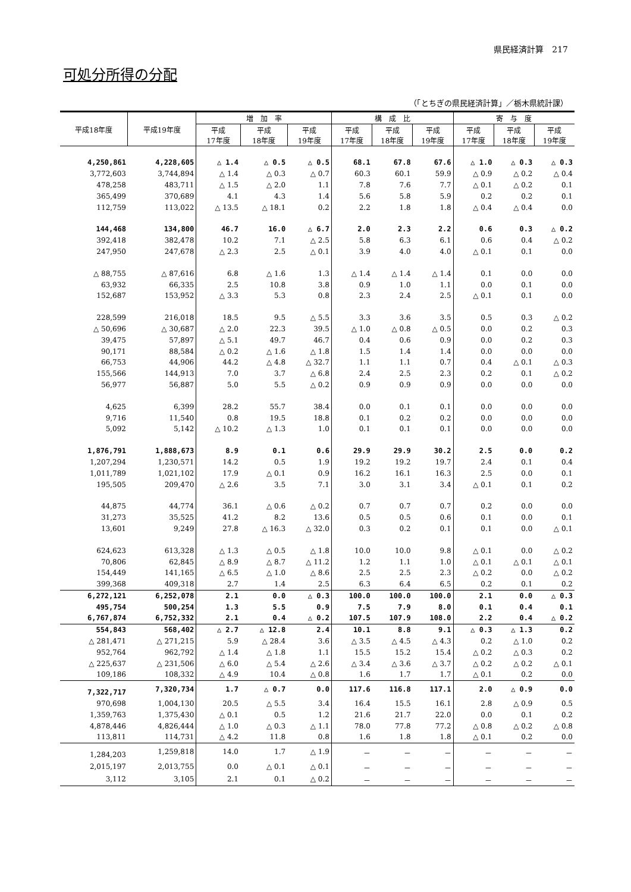県民経済計算　217
可処分所得の分配
（「とちぎの県民経済計算」／栃木県統計課）
| 平成18年度 | 平成19年度 | 増 加 率 | | | 構 成 比 | | | 寄 与 度 | | |
| --- | --- | --- | --- | --- | --- | --- | --- | --- | --- | --- |
| | | 平成 17年度 | 平成 18年度 | 平成 19年度 | 平成 17年度 | 平成 18年度 | 平成 19年度 | 平成 17年度 | 平成 18年度 | 平成 19年度 |
| 4,250,861 | 4,228,605 | △ 1.4 | △ 0.5 | △ 0.5 | 68.1 | 67.8 | 67.6 | △ 1.0 | △ 0.3 | △ 0.3 |
| 3,772,603 | 3,744,894 | △ 1.4 | △ 0.3 | △ 0.7 | 60.3 | 60.1 | 59.9 | △ 0.9 | △ 0.2 | △ 0.4 |
| 478,258 | 483,711 | △ 1.5 | △ 2.0 | 1.1 | 7.8 | 7.6 | 7.7 | △ 0.1 | △ 0.2 | 0.1 |
| 365,499 | 370,689 | 4.1 | 4.3 | 1.4 | 5.6 | 5.8 | 5.9 | 0.2 | 0.2 | 0.1 |
| 112,759 | 113,022 | △ 13.5 | △ 18.1 | 0.2 | 2.2 | 1.8 | 1.8 | △ 0.4 | △ 0.4 | 0.0 |
| 144,468 | 134,800 | 46.7 | 16.0 | △ 6.7 | 2.0 | 2.3 | 2.2 | 0.6 | 0.3 | △ 0.2 |
| 392,418 | 382,478 | 10.2 | 7.1 | △ 2.5 | 5.8 | 6.3 | 6.1 | 0.6 | 0.4 | △ 0.2 |
| 247,950 | 247,678 | △ 2.3 | 2.5 | △ 0.1 | 3.9 | 4.0 | 4.0 | △ 0.1 | 0.1 | 0.0 |
| △ 88,755 | △ 87,616 | 6.8 | △ 1.6 | 1.3 | △ 1.4 | △ 1.4 | △ 1.4 | 0.1 | 0.0 | 0.0 |
| 63,932 | 66,335 | 2.5 | 10.8 | 3.8 | 0.9 | 1.0 | 1.1 | 0.0 | 0.1 | 0.0 |
| 152,687 | 153,952 | △ 3.3 | 5.3 | 0.8 | 2.3 | 2.4 | 2.5 | △ 0.1 | 0.1 | 0.0 |
| 228,599 | 216,018 | 18.5 | 9.5 | △ 5.5 | 3.3 | 3.6 | 3.5 | 0.5 | 0.3 | △ 0.2 |
| △ 50,696 | △ 30,687 | △ 2.0 | 22.3 | 39.5 | △ 1.0 | △ 0.8 | △ 0.5 | 0.0 | 0.2 | 0.3 |
| 39,475 | 57,897 | △ 5.1 | 49.7 | 46.7 | 0.4 | 0.6 | 0.9 | 0.0 | 0.2 | 0.3 |
| 90,171 | 88,584 | △ 0.2 | △ 1.6 | △ 1.8 | 1.5 | 1.4 | 1.4 | 0.0 | 0.0 | 0.0 |
| 66,753 | 44,906 | 44.2 | △ 4.8 | △ 32.7 | 1.1 | 1.1 | 0.7 | 0.4 | △ 0.1 | △ 0.3 |
| 155,566 | 144,913 | 7.0 | 3.7 | △ 6.8 | 2.4 | 2.5 | 2.3 | 0.2 | 0.1 | △ 0.2 |
| 56,977 | 56,887 | 5.0 | 5.5 | △ 0.2 | 0.9 | 0.9 | 0.9 | 0.0 | 0.0 | 0.0 |
| 4,625 | 6,399 | 28.2 | 55.7 | 38.4 | 0.0 | 0.1 | 0.1 | 0.0 | 0.0 | 0.0 |
| 9,716 | 11,540 | 0.8 | 19.5 | 18.8 | 0.1 | 0.2 | 0.2 | 0.0 | 0.0 | 0.0 |
| 5,092 | 5,142 | △ 10.2 | △ 1.3 | 1.0 | 0.1 | 0.1 | 0.1 | 0.0 | 0.0 | 0.0 |
| 1,876,791 | 1,888,673 | 8.9 | 0.1 | 0.6 | 29.9 | 29.9 | 30.2 | 2.5 | 0.0 | 0.2 |
| 1,207,294 | 1,230,571 | 14.2 | 0.5 | 1.9 | 19.2 | 19.2 | 19.7 | 2.4 | 0.1 | 0.4 |
| 1,011,789 | 1,021,102 | 17.9 | △ 0.1 | 0.9 | 16.2 | 16.1 | 16.3 | 2.5 | 0.0 | 0.1 |
| 195,505 | 209,470 | △ 2.6 | 3.5 | 7.1 | 3.0 | 3.1 | 3.4 | △ 0.1 | 0.1 | 0.2 |
| 44,875 | 44,774 | 36.1 | △ 0.6 | △ 0.2 | 0.7 | 0.7 | 0.7 | 0.2 | 0.0 | 0.0 |
| 31,273 | 35,525 | 41.2 | 8.2 | 13.6 | 0.5 | 0.5 | 0.6 | 0.1 | 0.0 | 0.1 |
| 13,601 | 9,249 | 27.8 | △ 16.3 | △ 32.0 | 0.3 | 0.2 | 0.1 | 0.1 | 0.0 | △ 0.1 |
| 624,623 | 613,328 | △ 1.3 | △ 0.5 | △ 1.8 | 10.0 | 10.0 | 9.8 | △ 0.1 | 0.0 | △ 0.2 |
| 70,806 | 62,845 | △ 8.9 | △ 8.7 | △ 11.2 | 1.2 | 1.1 | 1.0 | △ 0.1 | △ 0.1 | △ 0.1 |
| 154,449 | 141,165 | △ 6.5 | △ 1.0 | △ 8.6 | 2.5 | 2.5 | 2.3 | △ 0.2 | 0.0 | △ 0.2 |
| 399,368 | 409,318 | 2.7 | 1.4 | 2.5 | 6.3 | 6.4 | 6.5 | 0.2 | 0.1 | 0.2 |
| 6,272,121 | 6,252,078 | 2.1 | 0.0 | △ 0.3 | 100.0 | 100.0 | 100.0 | 2.1 | 0.0 | △ 0.3 |
| 495,754 | 500,254 | 1.3 | 5.5 | 0.9 | 7.5 | 7.9 | 8.0 | 0.1 | 0.4 | 0.1 |
| 6,767,874 | 6,752,332 | 2.1 | 0.4 | △ 0.2 | 107.5 | 107.9 | 108.0 | 2.2 | 0.4 | △ 0.2 |
| 554,843 | 568,402 | △ 2.7 | △ 12.8 | 2.4 | 10.1 | 8.8 | 9.1 | △ 0.3 | △ 1.3 | 0.2 |
| △ 281,471 | △ 271,215 | 5.9 | △ 28.4 | 3.6 | △ 3.5 | △ 4.5 | △ 4.3 | 0.2 | △ 1.0 | 0.2 |
| 952,764 | 962,792 | △ 1.4 | △ 1.8 | 1.1 | 15.5 | 15.2 | 15.4 | △ 0.2 | △ 0.3 | 0.2 |
| △ 225,637 | △ 231,506 | △ 6.0 | △ 5.4 | △ 2.6 | △ 3.4 | △ 3.6 | △ 3.7 | △ 0.2 | △ 0.2 | △ 0.1 |
| 109,186 | 108,332 | △ 4.9 | 10.4 | △ 0.8 | 1.6 | 1.7 | 1.7 | △ 0.1 | 0.2 | 0.0 |
| 7,322,717 | 7,320,734 | 1.7 | △ 0.7 | 0.0 | 117.6 | 116.8 | 117.1 | 2.0 | △ 0.9 | 0.0 |
| 970,698 | 1,004,130 | 20.5 | △ 5.5 | 3.4 | 16.4 | 15.5 | 16.1 | 2.8 | △ 0.9 | 0.5 |
| 1,359,763 | 1,375,430 | △ 0.1 | 0.5 | 1.2 | 21.6 | 21.7 | 22.0 | 0.0 | 0.1 | 0.2 |
| 4,878,446 | 4,826,444 | △ 1.0 | △ 0.3 | △ 1.1 | 78.0 | 77.8 | 77.2 | △ 0.8 | △ 0.2 | △ 0.8 |
| 113,811 | 114,731 | △ 4.2 | 11.8 | 0.8 | 1.6 | 1.8 | 1.8 | △ 0.1 | 0.2 | 0.0 |
| 1,284,203 | 1,259,818 | 14.0 | 1.7 | △ 1.9 | － | － | － | － | － | － |
| 2,015,197 | 2,013,755 | 0.0 | △ 0.1 | △ 0.1 | － | － | － | － | － | － |
| 3,112 | 3,105 | 2.1 | 0.1 | △ 0.2 | － | － | － | － | － | － |